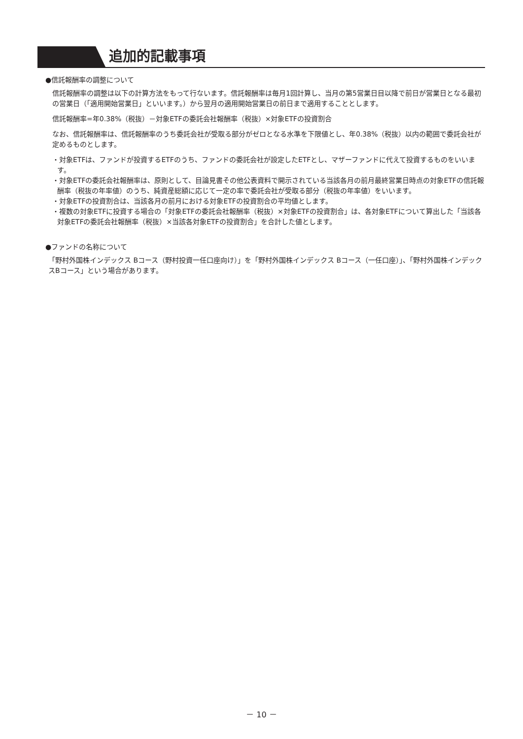追加的記載事項
●信託報酬率の調整について
信託報酬率の調整は以下の計算方法をもって行ないます。信託報酬率は毎月1回計算し、当月の第5営業日目以降で前日が営業日となる最初の営業日（「適用開始営業日」といいます。）から翌月の適用開始営業日の前日まで適用することとします。
信託報酬率=年0.38%（税抜）－対象ETFの委託会社報酬率（税抜）×対象ETFの投資割合
なお、信託報酬率は、信託報酬率のうち委託会社が受取る部分がゼロとなる水準を下限値とし、年0.38%（税抜）以内の範囲で委託会社が定めるものとします。
・対象ETFは、ファンドが投資するETFのうち、ファンドの委託会社が設定したETFとし、マザーファンドに代えて投資するものをいいます。
・対象ETFの委託会社報酬率は、原則として、目論見書その他公表資料で開示されている当該各月の前月最終営業日時点の対象ETFの信託報酬率（税抜の年率値）のうち、純資産総額に応じて一定の率で委託会社が受取る部分（税抜の年率値）をいいます。
・対象ETFの投資割合は、当該各月の前月における対象ETFの投資割合の平均値とします。
・複数の対象ETFに投資する場合の「対象ETFの委託会社報酬率（税抜）×対象ETFの投資割合」は、各対象ETFについて算出した「当該各対象ETFの委託会社報酬率（税抜）×当該各対象ETFの投資割合」を合計した値とします。
●ファンドの名称について
「野村外国株インデックス Bコース（野村投資一任口座向け）」を「野村外国株インデックス Bコース（一任口座）」、「野村外国株インデックスBコース」という場合があります。
－ 10 －